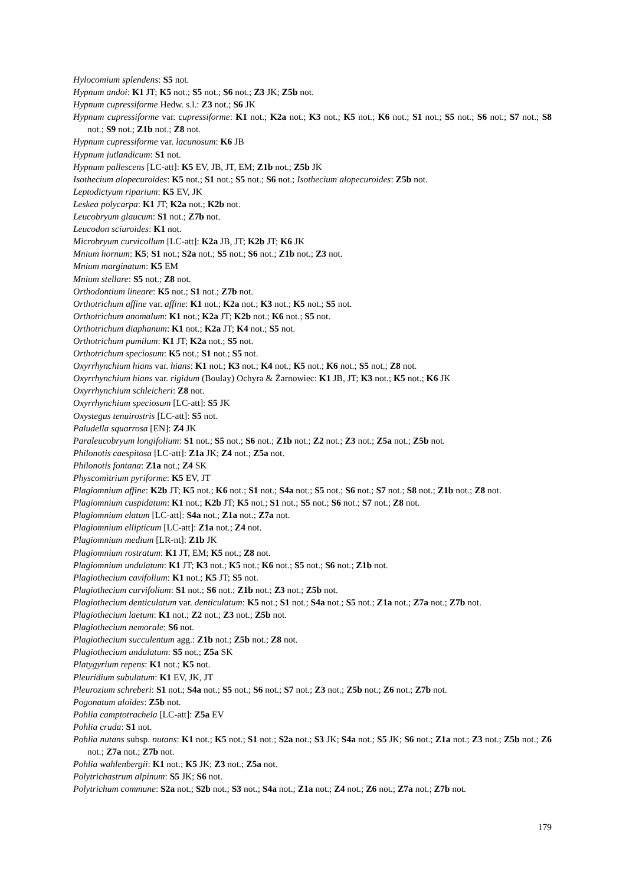Hylocomium splendens: S5 not.
Hypnum andoi: K1 JT; K5 not.; S5 not.; S6 not.; Z3 JK; Z5b not.
Hypnum cupressiforme Hedw. s.l.: Z3 not.; S6 JK
Hypnum cupressiforme var. cupressiforme: K1 not.; K2a not.; K3 not.; K5 not.; K6 not.; S1 not.; S5 not.; S6 not.; S7 not.; S8 not.; S9 not.; Z1b not.; Z8 not.
Hypnum cupressiforme var. lacunosum: K6 JB
Hypnum jutlandicum: S1 not.
Hypnum pallescens [LC-att]: K5 EV, JB, JT, EM; Z1b not.; Z5b JK
Isothecium alopecuroides: K5 not.; S1 not.; S5 not.; S6 not.; Isothecium alopecuroides: Z5b not.
Leptodictyum riparium: K5 EV, JK
Leskea polycarpa: K1 JT; K2a not.; K2b not.
Leucobryum glaucum: S1 not.; Z7b not.
Leucodon sciuroides: K1 not.
Microbryum curvicollum [LC-att]: K2a JB, JT; K2b JT; K6 JK
Mnium hornum: K5; S1 not.; S2a not.; S5 not.; S6 not.; Z1b not.; Z3 not.
Mnium marginatum: K5 EM
Mnium stellare: S5 not.; Z8 not.
Orthodontium lineare: K5 not.; S1 not.; Z7b not.
Orthotrichum affine var. affine: K1 not.; K2a not.; K3 not.; K5 not.; S5 not.
Orthotrichum anomalum: K1 not.; K2a JT; K2b not.; K6 not.; S5 not.
Orthotrichum diaphanum: K1 not.; K2a JT; K4 not.; S5 not.
Orthotrichum pumilum: K1 JT; K2a not.; S5 not.
Orthotrichum speciosum: K5 not.; S1 not.; S5 not.
Oxyrrhynchium hians var. hians: K1 not.; K3 not.; K4 not.; K5 not.; K6 not.; S5 not.; Z8 not.
Oxyrrhynchium hians var. rigidum (Boulay) Ochyra & Żarnowiec: K1 JB, JT; K3 not.; K5 not.; K6 JK
Oxyrrhynchium schleicheri: Z8 not.
Oxyrrhynchium speciosum [LC-att]: S5 JK
Oxystegus tenuirostris [LC-att]: S5 not.
Paludella squarrosa [EN]: Z4 JK
Paraleucobryum longifolium: S1 not.; S5 not.; S6 not.; Z1b not.; Z2 not.; Z3 not.; Z5a not.; Z5b not.
Philonotis caespitosa [LC-att]: Z1a JK; Z4 not.; Z5a not.
Philonotis fontana: Z1a not.; Z4 SK
Physcomitrium pyriforme: K5 EV, JT
Plagiomnium affine: K2b JT; K5 not.; K6 not.; S1 not.; S4a not.; S5 not.; S6 not.; S7 not.; S8 not.; Z1b not.; Z8 not.
Plagiomnium cuspidatum: K1 not.; K2b JT; K5 not.; S1 not.; S5 not.; S6 not.; S7 not.; Z8 not.
Plagiomnium elatum [LC-att]: S4a not.; Z1a not.; Z7a not.
Plagiomnium ellipticum [LC-att]: Z1a not.; Z4 not.
Plagiomnium medium [LR-nt]: Z1b JK
Plagiomnium rostratum: K1 JT, EM; K5 not.; Z8 not.
Plagiomnium undulatum: K1 JT; K3 not.; K5 not.; K6 not.; S5 not.; S6 not.; Z1b not.
Plagiothecium cavifolium: K1 not.; K5 JT; S5 not.
Plagiothecium curvifolium: S1 not.; S6 not.; Z1b not.; Z3 not.; Z5b not.
Plagiothecium denticulatum var. denticulatum: K5 not.; S1 not.; S4a not.; S5 not.; Z1a not.; Z7a not.; Z7b not.
Plagiothecium laetum: K1 not.; Z2 not.; Z3 not.; Z5b not.
Plagiothecium nemorale: S6 not.
Plagiothecium succulentum agg.: Z1b not.; Z5b not.; Z8 not.
Plagiothecium undulatum: S5 not.; Z5a SK
Platygyrium repens: K1 not.; K5 not.
Pleuridium subulatum: K1 EV, JK, JT
Pleurozium schreberi: S1 not.; S4a not.; S5 not.; S6 not.; S7 not.; Z3 not.; Z5b not.; Z6 not.; Z7b not.
Pogonatum aloides: Z5b not.
Pohlia camptotrachela [LC-att]: Z5a EV
Pohlia cruda: S1 not.
Pohlia nutans subsp. nutans: K1 not.; K5 not.; S1 not.; S2a not.; S3 JK; S4a not.; S5 JK; S6 not.; Z1a not.; Z3 not.; Z5b not.; Z6 not.; Z7a not.; Z7b not.
Pohlia wahlenbergii: K1 not.; K5 JK; Z3 not.; Z5a not.
Polytrichastrum alpinum: S5 JK; S6 not.
Polytrichum commune: S2a not.; S2b not.; S3 not.; S4a not.; Z1a not.; Z4 not.; Z6 not.; Z7a not.; Z7b not.
179